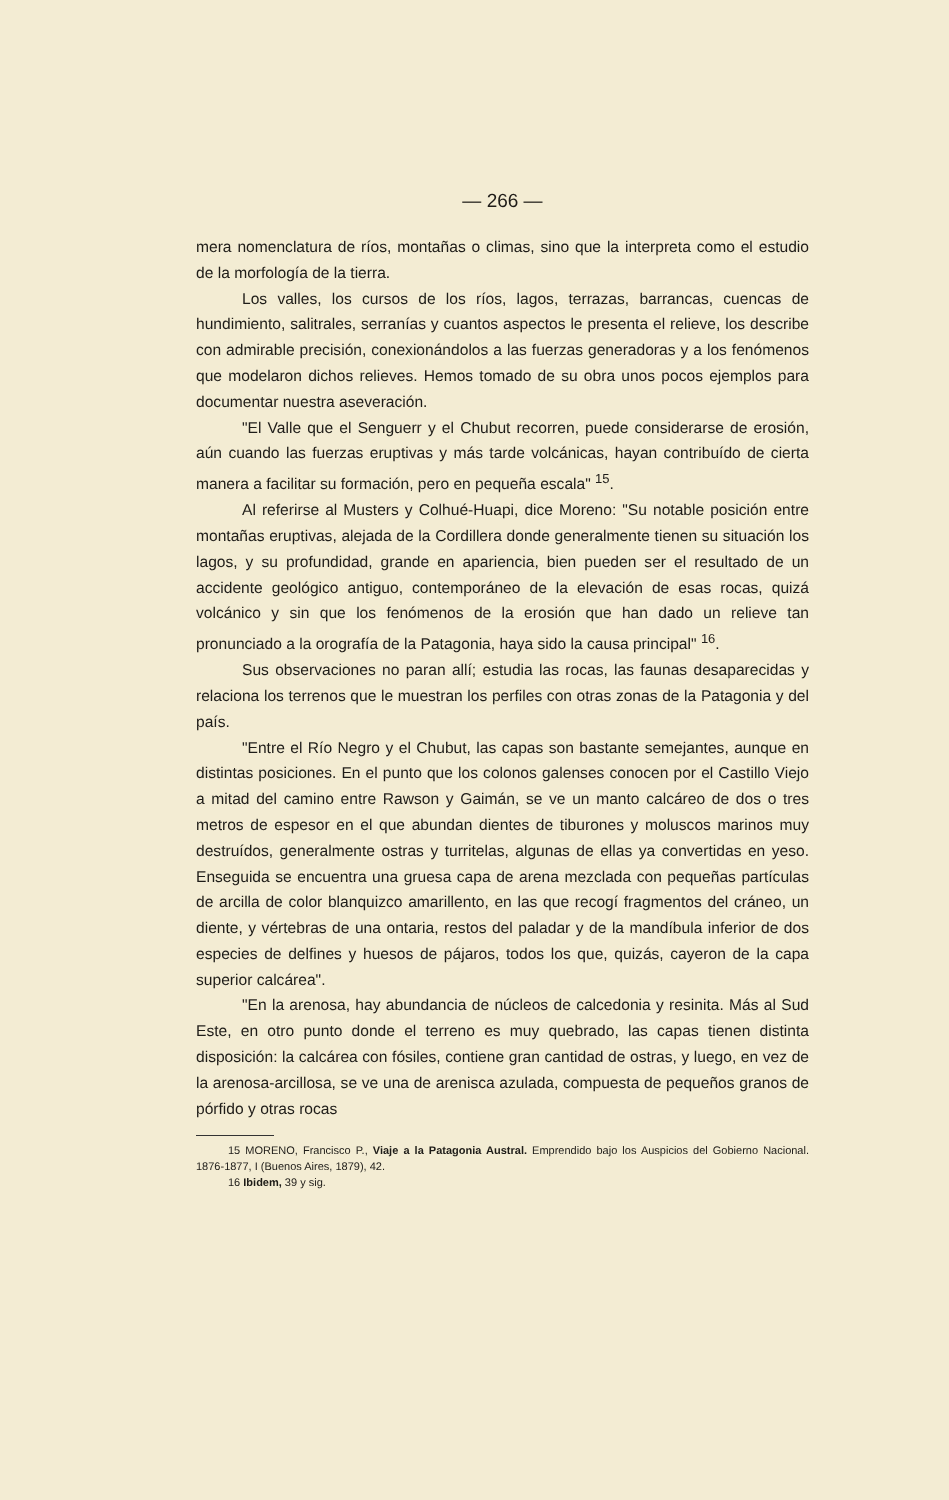— 266 —
mera nomenclatura de ríos, montañas o climas, sino que la interpreta como el estudio de la morfología de la tierra.
Los valles, los cursos de los ríos, lagos, terrazas, barrancas, cuencas de hundimiento, salitrales, serranías y cuantos aspectos le presenta el relieve, los describe con admirable precisión, conexionándolos a las fuerzas generadoras y a los fenómenos que modelaron dichos relieves. Hemos tomado de su obra unos pocos ejemplos para documentar nuestra aseveración.
"El Valle que el Senguerr y el Chubut recorren, puede considerarse de erosión, aún cuando las fuerzas eruptivas y más tarde volcánicas, hayan contribuído de cierta manera a facilitar su formación, pero en pequeña escala" <sup>15</sup>.
Al referirse al Musters y Colhué-Huapi, dice Moreno: "Su notable posición entre montañas eruptivas, alejada de la Cordillera donde generalmente tienen su situación los lagos, y su profundidad, grande en apariencia, bien pueden ser el resultado de un accidente geológico antiguo, contemporáneo de la elevación de esas rocas, quizá volcánico y sin que los fenómenos de la erosión que han dado un relieve tan pronunciado a la orografía de la Patagonia, haya sido la causa principal" <sup>16</sup>.
Sus observaciones no paran allí; estudia las rocas, las faunas desaparecidas y relaciona los terrenos que le muestran los perfiles con otras zonas de la Patagonia y del país.
"Entre el Río Negro y el Chubut, las capas son bastante semejantes, aunque en distintas posiciones. En el punto que los colonos galenses conocen por el Castillo Viejo a mitad del camino entre Rawson y Gaimán, se ve un manto calcáreo de dos o tres metros de espesor en el que abundan dientes de tiburones y moluscos marinos muy destruídos, generalmente ostras y turritelas, algunas de ellas ya convertidas en yeso. Enseguida se encuentra una gruesa capa de arena mezclada con pequeñas partículas de arcilla de color blanquizco amarillento, en las que recogí fragmentos del cráneo, un diente, y vértebras de una ontaria, restos del paladar y de la mandíbula inferior de dos especies de delfines y huesos de pájaros, todos los que, quizás, cayeron de la capa superior calcárea".
"En la arenosa, hay abundancia de núcleos de calcedonia y resinita. Más al Sud Este, en otro punto donde el terreno es muy quebrado, las capas tienen distinta disposición: la calcárea con fósiles, contiene gran cantidad de ostras, y luego, en vez de la arenosa-arcillosa, se ve una de arenisca azulada, compuesta de pequeños granos de pórfido y otras rocas
15 MORENO, Francisco P., Viaje a la Patagonia Austral. Emprendido bajo los Auspicios del Gobierno Nacional. 1876-1877, I (Buenos Aires, 1879), 42.
16 Ibidem, 39 y sig.